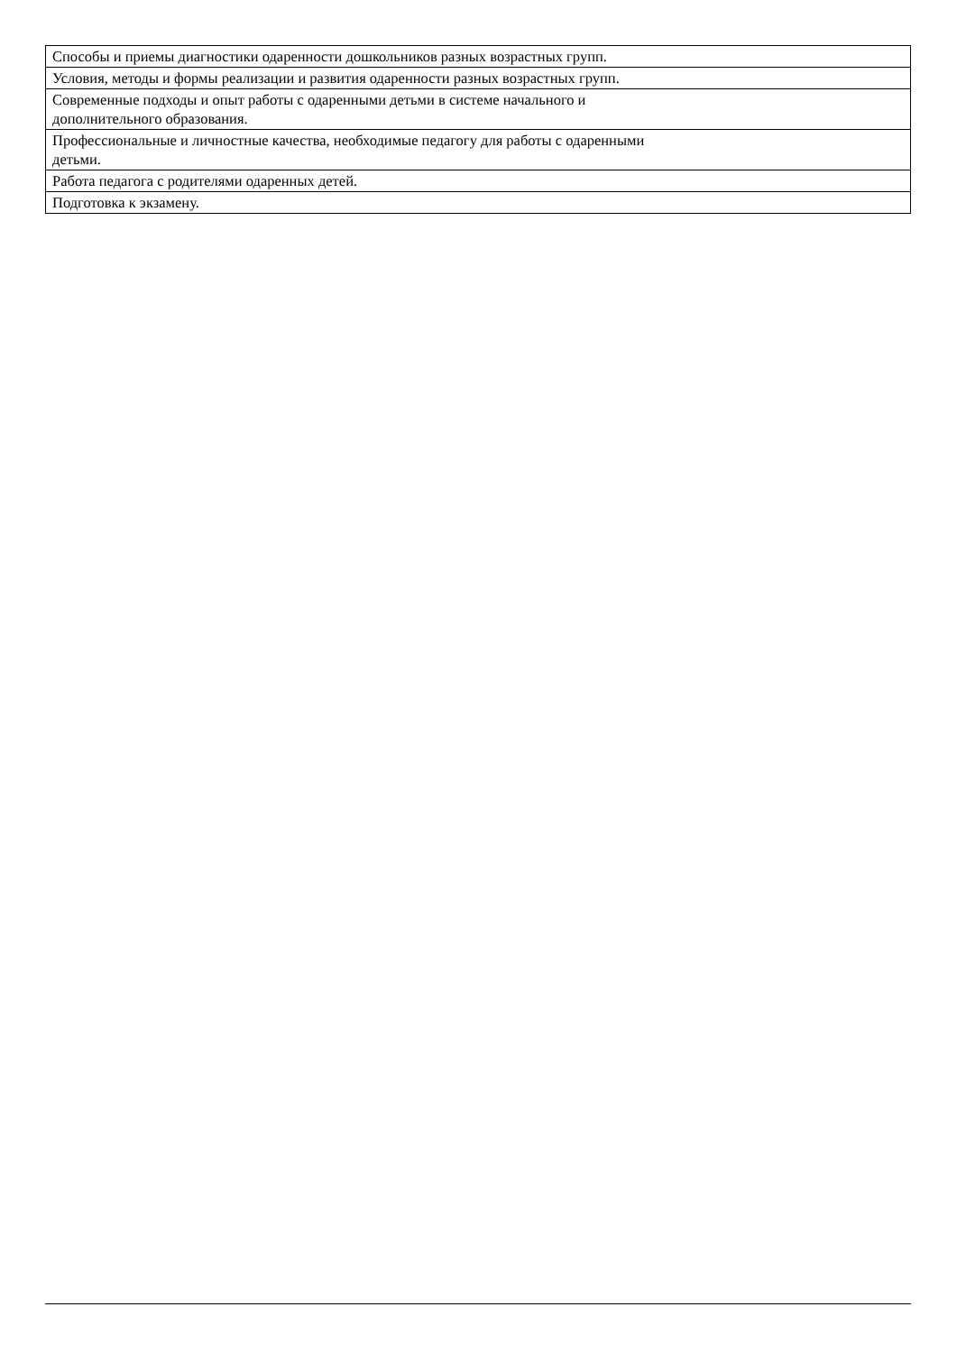| Способы и приемы диагностики одаренности дошкольников разных возрастных групп. |
| Условия, методы и формы реализации и развития одаренности разных возрастных групп. |
| Современные подходы и опыт работы с одаренными детьми в системе начального и дополнительного образования. |
| Профессиональные и личностные качества, необходимые педагогу для работы с одаренными детьми. |
| Работа педагога с родителями одаренных детей. |
| Подготовка к экзамену. |